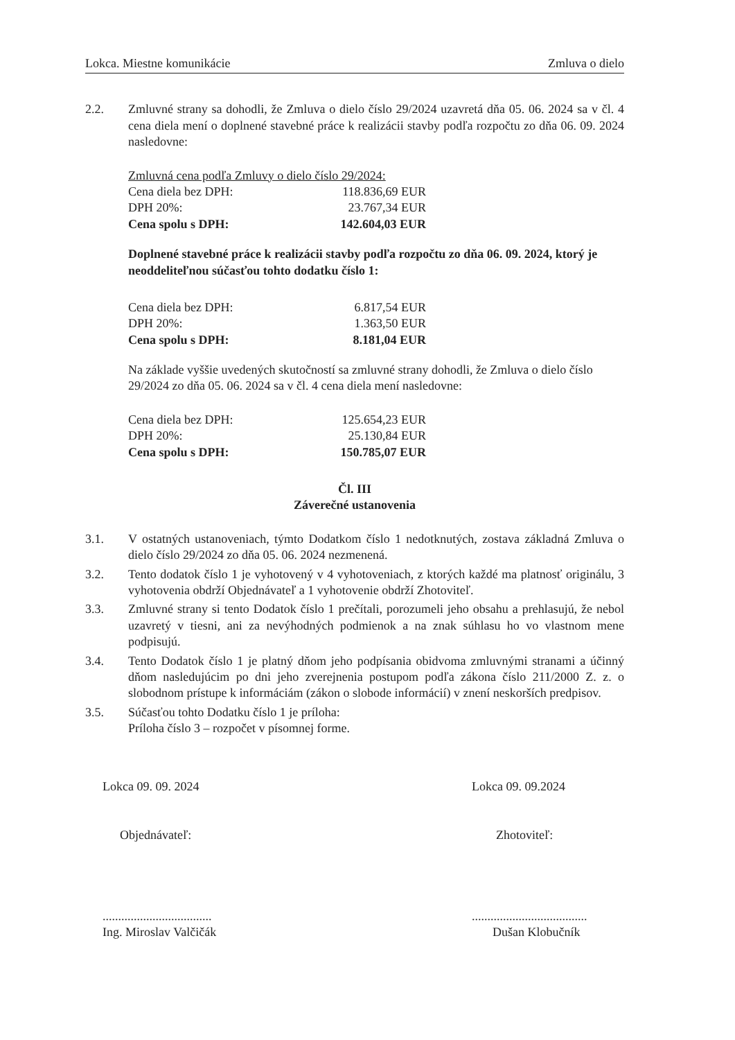Lokca. Miestne komunikácie Zmluva o dielo
2.2. Zmluvné strany sa dohodli, že Zmluva o dielo číslo 29/2024 uzavretá dňa 05. 06. 2024 sa v čl. 4 cena diela mení o doplnené stavebné práce k realizácii stavby podľa rozpočtu zo dňa 06. 09. 2024 nasledovne:
Zmluvná cena podľa Zmluvy o dielo číslo 29/2024:
| Cena diela bez DPH: | 118.836,69 EUR |
| DPH 20%: | 23.767,34 EUR |
| Cena spolu s DPH: | 142.604,03 EUR |
Doplnené stavebné práce k realizácii stavby podľa rozpočtu zo dňa 06. 09. 2024, ktorý je neoddeliteľnou súčasťou tohto dodatku číslo 1:
| Cena diela bez DPH: | 6.817,54 EUR |
| DPH 20%: | 1.363,50 EUR |
| Cena spolu s DPH: | 8.181,04 EUR |
Na základe vyššie uvedených skutočností sa zmluvné strany dohodli, že Zmluva o dielo číslo 29/2024 zo dňa 05. 06. 2024 sa v čl. 4 cena diela mení nasledovne:
| Cena diela bez DPH: | 125.654,23 EUR |
| DPH 20%: | 25.130,84 EUR |
| Cena spolu s DPH: | 150.785,07 EUR |
Čl. III
Záverečné ustanovenia
3.1. V ostatných ustanoveniach, týmto Dodatkom číslo 1 nedotknutých, zostava základná Zmluva o dielo číslo 29/2024 zo dňa 05. 06. 2024 nezmenená.
3.2. Tento dodatok číslo 1 je vyhotovený v 4 vyhotoveniach, z ktorých každé ma platnosť originálu, 3 vyhotovenia obdrží Objednávateľ a 1 vyhotovenie obdrží Zhotoviteľ.
3.3. Zmluvné strany si tento Dodatok číslo 1 prečítali, porozumeli jeho obsahu a prehlasujú, že nebol uzavretý v tiesni, ani za nevýhodných podmienok a na znak súhlasu ho vo vlastnom mene podpisujú.
3.4. Tento Dodatok číslo 1 je platný dňom jeho podpísania obidvoma zmluvnými stranami a účinný dňom nasledujúcim po dni jeho zverejnenia postupom podľa zákona číslo 211/2000 Z. z. o slobodnom prístupe k informáciám (zákon o slobode informácií) v znení neskorších predpisov.
3.5. Súčasťou tohto Dodatku číslo 1 je príloha:
Príloha číslo 3 – rozpočet v písomnej forme.
Lokca 09. 09. 2024
Objednávateľ:
...................................
Ing. Miroslav Valčičák
Lokca 09. 09.2024
Zhotoviteľ:
.....................................
Dušan Klobučník